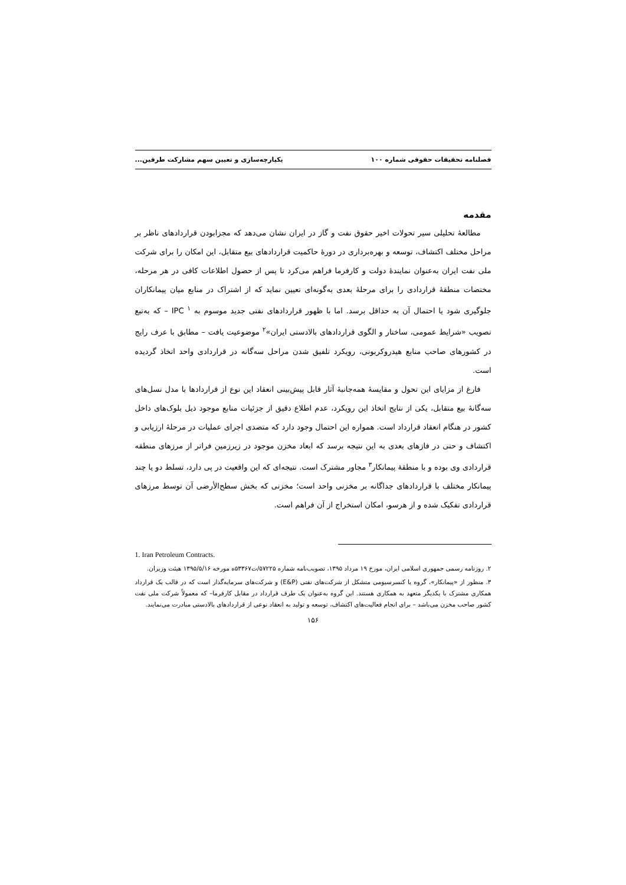فصلنامه تحقیقات حقوقی شماره ۱۰۰ یکپارچه‌سازی و تعیین سهم مشارکت طرفین...
مقدمه
مطالعهٔ تحلیلی سیر تحولات اخیر حقوق نفت و گاز در ایران نشان می‌دهد که مجزابودن قراردادهای ناظر بر مراحل مختلف اکتشاف، توسعه و بهره‌برداری در دورهٔ حاکمیت قراردادهای بیع متقابل، این امکان را برای شرکت ملی نفت ایران به‌عنوان نمایندهٔ دولت و کارفرما فراهم می‌کرد تا پس از حصول اطلاعات کافی در هر مرحله، مختصات منطقهٔ قراردادی را برای مرحلهٔ بعدی به‌گونه‌ای تعیین نماید که از اشتراک در منابع میان پیمانکاران جلوگیری شود یا احتمال آن به حداقل برسد. اما با ظهور قراردادهای نفتی جدید موسوم به IPC <sup>۱</sup> – که به‌تبع تصویب «شرایط عمومی، ساختار و الگوی قراردادهای بالادستی ایران»<sup>۲</sup> موضوعیت یافت – مطابق با عرف رایج در کشورهای صاحب منابع هیدروکربونی، رویکرد تلفیق شدن مراحل سه‌گانه در قراردادی واحد اتخاذ گردیده است.
فارغ از مزایای این تحول و مقایسهٔ همه‌جانبهٔ آثار قابل پیش‌بینی انعقاد این نوع از قراردادها با مدل نسل‌های سه‌گانهٔ بیع متقابل، یکی از نتایج اتخاذ این رویکرد، عدم اطلاع دقیق از جزئیات منابع موجود ذیل بلوک‌های داخل کشور در هنگام انعقاد قرارداد است. همواره این احتمال وجود دارد که متصدی اجرای عملیات در مرحلهٔ ارزیابی و اکتشاف و حتی در فازهای بعدی به این نتیجه برسد که ابعاد مخزن موجود در زیرزمین فراتر از مرزهای منطقه قراردادی وی بوده و با منطقهٔ پیمانکار<sup>۳</sup> مجاور مشترک است. نتیجه‌ای که این واقعیت در پی دارد، تسلط دو یا چند پیمانکار مختلف با قراردادهای جداگانه بر مخزنی واحد است؛ مخزنی که بخش سطح‌الأرضی آن توسط مرزهای قراردادی تفکیک شده و از هرسو، امکان استخراج از آن فراهم است.
1. Iran Petroleum Contracts.
۲. روزنامه رسمی جمهوری اسلامی ایران، مورخ ۱۹ مرداد ۱۳۹۵، تصویب‌نامه شماره ۵۷۲۲۵/ت۵۳۳۶۷ه مورخه ۱۳۹۵/۵/۱۶ هیئت وزیران.
۳. منظور از «پیمانکار»، گروه یا کنسرسیومی متشکل از شرکت‌های نفتی (E&P) و شرکت‌های سرمایه‌گذار است که در قالب یک قرارداد همکاری مشترک با یکدیگر متعهد به همکاری هستند. این گروه به‌عنوان یک طرف قرارداد در مقابل کارفرما– که معمولاً شرکت ملی نفت کشور صاحب مخزن می‌باشد – برای انجام فعالیت‌های اکتشاف، توسعه و تولید به انعقاد نوعی از قراردادهای بالادستی مبادرت می‌نمایند.
۱۵۶